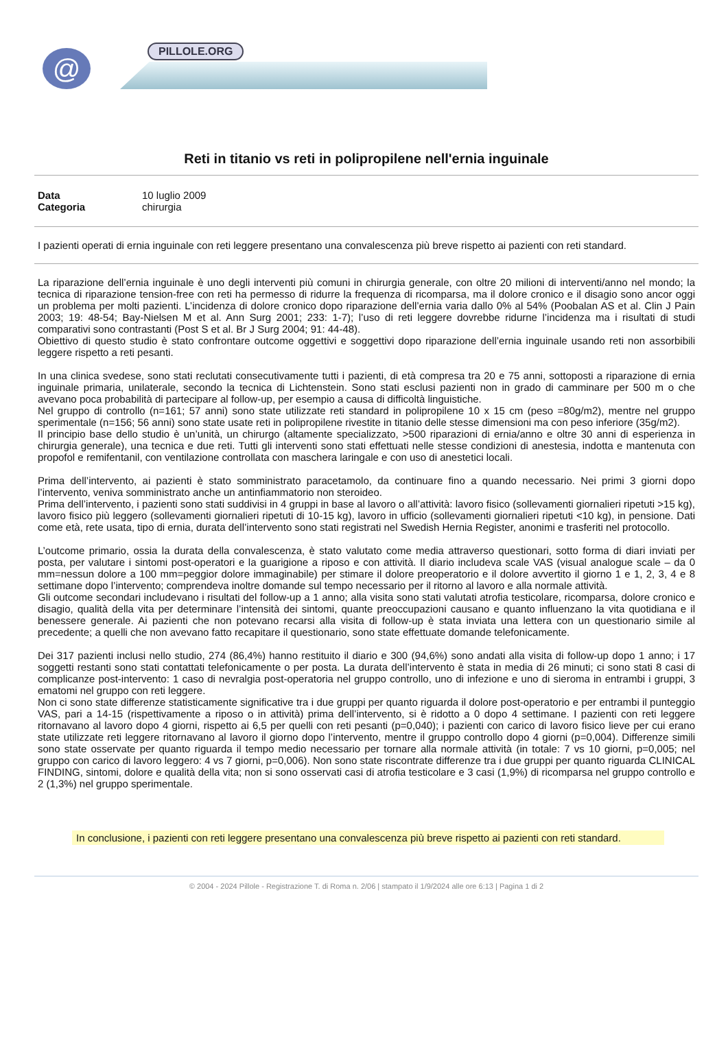@ PILLOLE.ORG
Reti in titanio vs reti in polipropilene nell'ernia inguinale
Data 10 luglio 2009 Categoria chirurgia
I pazienti operati di ernia inguinale con reti leggere presentano una convalescenza più breve rispetto ai pazienti con reti standard.
La riparazione dell’ernia inguinale è uno degli interventi più comuni in chirurgia generale, con oltre 20 milioni di interventi/anno nel mondo; la tecnica di riparazione tension-free con reti ha permesso di ridurre la frequenza di ricomparsa, ma il dolore cronico e il disagio sono ancor oggi un problema per molti pazienti. L’incidenza di dolore cronico dopo riparazione dell’ernia varia dallo 0% al 54% (Poobalan AS et al. Clin J Pain 2003; 19: 48-54; Bay-Nielsen M et al. Ann Surg 2001; 233: 1-7); l’uso di reti leggere dovrebbe ridurne l’incidenza ma i risultati di studi comparativi sono contrastanti (Post S et al. Br J Surg 2004; 91: 44-48).
Obiettivo di questo studio è stato confrontare outcome oggettivi e soggettivi dopo riparazione dell’ernia inguinale usando reti non assorbibili leggere rispetto a reti pesanti.
In una clinica svedese, sono stati reclutati consecutivamente tutti i pazienti, di età compresa tra 20 e 75 anni, sottoposti a riparazione di ernia inguinale primaria, unilaterale, secondo la tecnica di Lichtenstein. Sono stati esclusi pazienti non in grado di camminare per 500 m o che avevano poca probabilità di partecipare al follow-up, per esempio a causa di difficoltà linguistiche.
Nel gruppo di controllo (n=161; 57 anni) sono state utilizzate reti standard in polipropilene 10 x 15 cm (peso =80g/m2), mentre nel gruppo sperimentale (n=156; 56 anni) sono state usate reti in polipropilene rivestite in titanio delle stesse dimensioni ma con peso inferiore (35g/m2).
Il principio base dello studio è un’unità, un chirurgo (altamente specializzato, >500 riparazioni di ernia/anno e oltre 30 anni di esperienza in chirurgia generale), una tecnica e due reti. Tutti gli interventi sono stati effettuati nelle stesse condizioni di anestesia, indotta e mantenuta con propofol e remifentanil, con ventilazione controllata con maschera laringale e con uso di anestetici locali.
Prima dell’intervento, ai pazienti è stato somministrato paracetamolo, da continuare fino a quando necessario. Nei primi 3 giorni dopo l’intervento, veniva somministrato anche un antinfiammatorio non steroideo.
Prima dell’intervento, i pazienti sono stati suddivisi in 4 gruppi in base al lavoro o all’attività: lavoro fisico (sollevamenti giornalieri ripetuti >15 kg), lavoro fisico più leggero (sollevamenti giornalieri ripetuti di 10-15 kg), lavoro in ufficio (sollevamenti giornalieri ripetuti <10 kg), in pensione. Dati come età, rete usata, tipo di ernia, durata dell’intervento sono stati registrati nel Swedish Hernia Register, anonimi e trasferiti nel protocollo.
L’outcome primario, ossia la durata della convalescenza, è stato valutato come media attraverso questionari, sotto forma di diari inviati per posta, per valutare i sintomi post-operatori e la guarigione a riposo e con attività. Il diario includeva scale VAS (visual analogue scale – da 0 mm=nessun dolore a 100 mm=peggior dolore immaginabile) per stimare il dolore preoperatorio e il dolore avvertito il giorno 1 e 1, 2, 3, 4 e 8 settimane dopo l’intervento; comprendeva inoltre domande sul tempo necessario per il ritorno al lavoro e alla normale attività.
Gli outcome secondari includevano i risultati del follow-up a 1 anno; alla visita sono stati valutati atrofia testicolare, ricomparsa, dolore cronico e disagio, qualità della vita per determinare l’intensità dei sintomi, quante preoccupazioni causano e quanto influenzano la vita quotidiana e il benessere generale. Ai pazienti che non potevano recarsi alla visita di follow-up è stata inviata una lettera con un questionario simile al precedente; a quelli che non avevano fatto recapitare il questionario, sono state effettuate domande telefonicamente.
Dei 317 pazienti inclusi nello studio, 274 (86,4%) hanno restituito il diario e 300 (94,6%) sono andati alla visita di follow-up dopo 1 anno; i 17 soggetti restanti sono stati contattati telefonicamente o per posta. La durata dell’intervento è stata in media di 26 minuti; ci sono stati 8 casi di complicanze post-intervento: 1 caso di nevralgia post-operatoria nel gruppo controllo, uno di infezione e uno di sieroma in entrambi i gruppi, 3 ematomi nel gruppo con reti leggere.
Non ci sono state differenze statisticamente significative tra i due gruppi per quanto riguarda il dolore post-operatorio e per entrambi il punteggio VAS, pari a 14-15 (rispettivamente a riposo o in attività) prima dell’intervento, si è ridotto a 0 dopo 4 settimane. I pazienti con reti leggere ritornavano al lavoro dopo 4 giorni, rispetto ai 6,5 per quelli con reti pesanti (p=0,040); i pazienti con carico di lavoro fisico lieve per cui erano state utilizzate reti leggere ritornavano al lavoro il giorno dopo l’intervento, mentre il gruppo controllo dopo 4 giorni (p=0,004). Differenze simili sono state osservate per quanto riguarda il tempo medio necessario per tornare alla normale attività (in totale: 7 vs 10 giorni, p=0,005; nel gruppo con carico di lavoro leggero: 4 vs 7 giorni, p=0,006). Non sono state riscontrate differenze tra i due gruppi per quanto riguarda CLINICAL FINDING, sintomi, dolore e qualità della vita; non si sono osservati casi di atrofia testicolare e 3 casi (1,9%) di ricomparsa nel gruppo controllo e 2 (1,3%) nel gruppo sperimentale.
In conclusione, i pazienti con reti leggere presentano una convalescenza più breve rispetto ai pazienti con reti standard.
© 2004 - 2024 Pillole - Registrazione T. di Roma n. 2/06 | stampato il 1/9/2024 alle ore 6:13 | Pagina 1 di 2